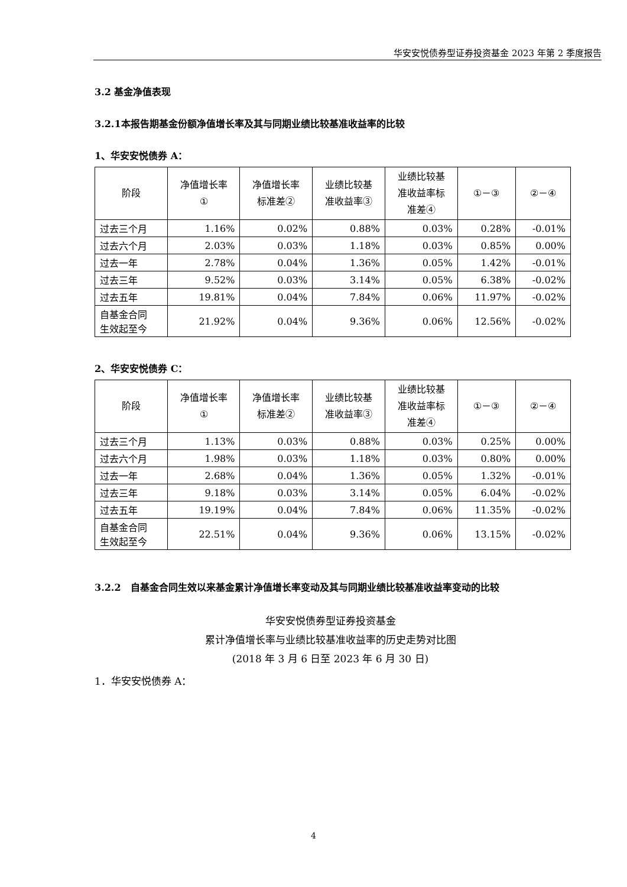华安安悦债券型证券投资基金 2023 年第 2 季度报告
3.2 基金净值表现
3.2.1本报告期基金份额净值增长率及其与同期业绩比较基准收益率的比较
1、华安安悦债券 A：
| 阶段 | 净值增长率 ① | 净值增长率 标准差② | 业绩比较基 准收益率③ | 业绩比较基 准收益率标 准差④ | ①－③ | ②－④ |
| --- | --- | --- | --- | --- | --- | --- |
| 过去三个月 | 1.16% | 0.02% | 0.88% | 0.03% | 0.28% | -0.01% |
| 过去六个月 | 2.03% | 0.03% | 1.18% | 0.03% | 0.85% | 0.00% |
| 过去一年 | 2.78% | 0.04% | 1.36% | 0.05% | 1.42% | -0.01% |
| 过去三年 | 9.52% | 0.03% | 3.14% | 0.05% | 6.38% | -0.02% |
| 过去五年 | 19.81% | 0.04% | 7.84% | 0.06% | 11.97% | -0.02% |
| 自基金合同 生效起至今 | 21.92% | 0.04% | 9.36% | 0.06% | 12.56% | -0.02% |
2、华安安悦债券 C：
| 阶段 | 净值增长率 ① | 净值增长率 标准差② | 业绩比较基 准收益率③ | 业绩比较基 准收益率标 准差④ | ①－③ | ②－④ |
| --- | --- | --- | --- | --- | --- | --- |
| 过去三个月 | 1.13% | 0.03% | 0.88% | 0.03% | 0.25% | 0.00% |
| 过去六个月 | 1.98% | 0.03% | 1.18% | 0.03% | 0.80% | 0.00% |
| 过去一年 | 2.68% | 0.04% | 1.36% | 0.05% | 1.32% | -0.01% |
| 过去三年 | 9.18% | 0.03% | 3.14% | 0.05% | 6.04% | -0.02% |
| 过去五年 | 19.19% | 0.04% | 7.84% | 0.06% | 11.35% | -0.02% |
| 自基金合同 生效起至今 | 22.51% | 0.04% | 9.36% | 0.06% | 13.15% | -0.02% |
3.2.2　自基金合同生效以来基金累计净值增长率变动及其与同期业绩比较基准收益率变动的比较
华安安悦债券型证券投资基金
累计净值增长率与业绩比较基准收益率的历史走势对比图
(2018 年 3 月 6 日至 2023 年 6 月 30 日)
1．华安安悦债券 A：
4